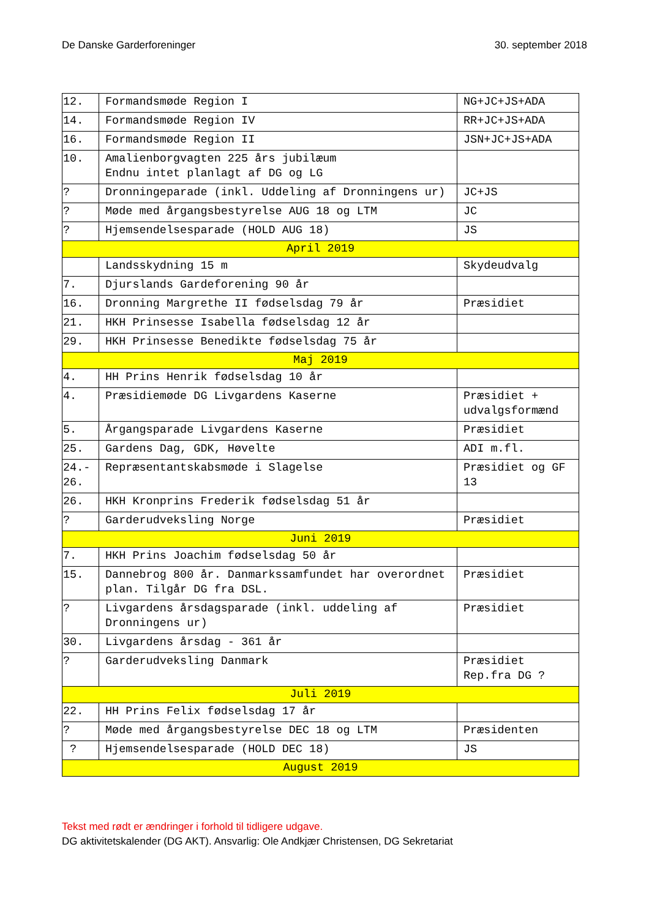De Danske Garderforeninger 30. september 2018
| 12. | Formandsmøde Region I | NG+JC+JS+ADA |
| 14. | Formandsmøde Region IV | RR+JC+JS+ADA |
| 16. | Formandsmøde Region II | JSN+JC+JS+ADA |
| 10. | Amalienborgvagten 225 års jubilæum Endnu intet planlagt af DG og LG | |
| ? | Dronningeparade (inkl. Uddeling af Dronningens ur) | JC+JS |
| ? | Møde med årgangsbestyrelse AUG 18 og LTM | JC |
| ? | Hjemsendelsesparade (HOLD AUG 18) | JS |
| April 2019 | | |
| | Landsskydning 15 m | Skydeudvalg |
| 7. | Djurslands Gardeforening 90 år | |
| 16. | Dronning Margrethe II fødselsdag 79 år | Præsidiet |
| 21. | HKH Prinsesse Isabella fødselsdag 12 år | |
| 29. | HKH Prinsesse Benedikte fødselsdag 75 år | |
| Maj 2019 | | |
| 4. | HH Prins Henrik fødselsdag 10 år | |
| 4. | Præsidiemøde DG Livgardens Kaserne | Præsidiet + udvalgsformænd |
| 5. | Årgangsparade Livgardens Kaserne | Præsidiet |
| 25. | Gardens Dag, GDK, Høvelte | ADI m.fl. |
| 24.- 26. | Repræsentantskabsmøde i Slagelse | Præsidiet og GF 13 |
| 26. | HKH Kronprins Frederik fødselsdag 51 år | |
| ? | Garderudveksling Norge | Præsidiet |
| Juni 2019 | | |
| 7. | HKH Prins Joachim fødselsdag 50 år | |
| 15. | Dannebrog 800 år. Danmarkssamfundet har overordnet plan. Tilgår DG fra DSL. | Præsidiet |
| ? | Livgardens årsdagsparade (inkl. uddeling af Dronningens ur) | Præsidiet |
| 30. | Livgardens årsdag - 361 år | |
| ? | Garderudveksling Danmark | Præsidiet Rep.fra DG ? |
| Juli 2019 | | |
| 22. | HH Prins Felix fødselsdag 17 år | |
| ? | Møde med årgangsbestyrelse DEC 18 og LTM | Præsidenten |
| ? | Hjemsendelsesparade (HOLD DEC 18) | JS |
| August 2019 | | |
Tekst med rødt er ændringer i forhold til tidligere udgave.
DG aktivitetskalender (DG AKT). Ansvarlig: Ole Andkjær Christensen, DG Sekretariat